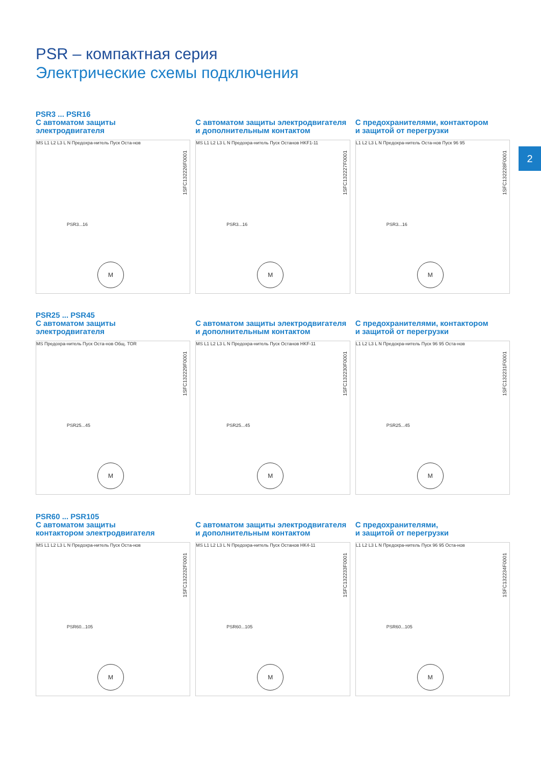PSR – компактная серия
Электрические схемы подключения
2
PSR3 ... PSR16
С автоматом защиты
электродвигателя
MS L1 L2 L3 L N Предохра-нитель Пуск Оста-нов
PSR3...16
M
1SFC132226F0001
С автоматом защиты электродвигателя
и дополнительным контактом
MS L1 L2 L3 L N Предохра-нитель Пуск Останов HKF1-11
PSR3...16
M
1SFC132227F0001
С предохранителями, контактором
и защитой от перегрузки
L1 L2 L3 L N Предохра-нитель Оста-нов Пуск 96 95
PSR3...16
M
1SFC132228F0001
PSR25 ... PSR45
С автоматом защиты
электродвигателя
MS Предохра-нитель Пуск Оста-нов Общ. TOR
PSR25...45
M
1SFC132229F0001
С автоматом защиты электродвигателя
и дополнительным контактом
MS L1 L2 L3 L N Предохра-нитель Пуск Останов HKF-11
PSR25...45
M
1SFC132230F0001
С предохранителями, контактором
и защитой от перегрузки
L1 L2 L3 L N Предохра-нитель Пуск 96 95 Оста-нов
PSR25...45
M
1SFC132231F0001
PSR60 ... PSR105
С автоматом защиты
контактором электродвигателя
MS L1 L2 L3 L N Предохра-нитель Пуск Оста-нов
PSR60...105
M
1SFC132232F0001
С автоматом защиты электродвигателя
и дополнительным контактом
MS L1 L2 L3 L N Предохра-нитель Пуск Останов HK4-11
PSR60...105
M
1SFC132233F0001
С предохранителями,
и защитой от перегрузки
L1 L2 L3 L N Предохра-нитель Пуск 96 95 Оста-нов
PSR60...105
M
1SFC132234F0001